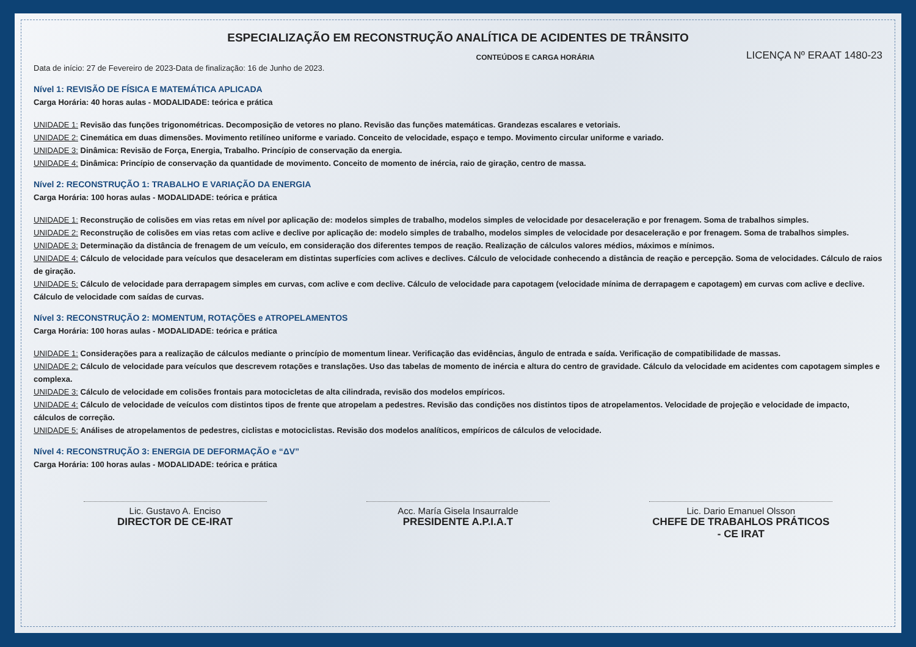ESPECIALIZAÇÃO EM RECONSTRUÇÃO ANALÍTICA DE ACIDENTES DE TRÂNSITO
Data de início: 27 de Fevereiro de 2023-Data de finalização: 16 de Junho de 2023.
CONTEÚDOS E CARGA HORÁRIA
LICENÇA Nº ERAAT 1480-23
Nível 1: REVISÃO DE FÍSICA E MATEMÁTICA APLICADA
Carga Horária: 40 horas aulas - MODALIDADE: teórica e prática
UNIDADE 1: Revisão das funções trigonométricas. Decomposição de vetores no plano. Revisão das funções matemáticas. Grandezas escalares e vetoriais.
UNIDADE 2: Cinemática em duas dimensões. Movimento retilíneo uniforme e variado. Conceito de velocidade, espaço e tempo. Movimento circular uniforme e variado.
UNIDADE 3: Dinâmica: Revisão de Força, Energia, Trabalho. Princípio de conservação da energia.
UNIDADE 4: Dinâmica: Princípio de conservação da quantidade de movimento. Conceito de momento de inércia, raio de giração, centro de massa.
Nível 2: RECONSTRUÇÃO 1: TRABALHO E VARIAÇÃO DA ENERGIA
Carga Horária: 100 horas aulas - MODALIDADE: teórica e prática
UNIDADE 1: Reconstrução de colisões em vias retas em nível por aplicação de: modelos simples de trabalho, modelos simples de velocidade por desaceleração e por frenagem. Soma de trabalhos simples.
UNIDADE 2: Reconstrução de colisões em vias retas com aclive e declive por aplicação de: modelo simples de trabalho, modelos simples de velocidade por desaceleração e por frenagem. Soma de trabalhos simples.
UNIDADE 3: Determinação da distância de frenagem de um veículo, em consideração dos diferentes tempos de reação. Realização de cálculos valores médios, máximos e mínimos.
UNIDADE 4: Cálculo de velocidade para veículos que desaceleram em distintas superfícies com aclives e declives. Cálculo de velocidade conhecendo a distância de reação e percepção. Soma de velocidades. Cálculo de raios de giração.
UNIDADE 5: Cálculo de velocidade para derrapagem simples em curvas, com aclive e com declive. Cálculo de velocidade para capotagem (velocidade mínima de derrapagem e capotagem) em curvas com aclive e declive. Cálculo de velocidade com saídas de curvas.
Nível 3: RECONSTRUÇÃO 2: MOMENTUM, ROTAÇÕES e ATROPELAMENTOS
Carga Horária: 100 horas aulas - MODALIDADE: teórica e prática
UNIDADE 1: Considerações para a realização de cálculos mediante o princípio de momentum linear. Verificação das evidências, ângulo de entrada e saída. Verificação de compatibilidade de massas.
UNIDADE 2: Cálculo de velocidade para veículos que descrevem rotações e translações. Uso das tabelas de momento de inércia e altura do centro de gravidade. Cálculo da velocidade em acidentes com capotagem simples e complexa.
UNIDADE 3: Cálculo de velocidade em colisões frontais para motocicletas de alta cilindrada, revisão dos modelos empíricos.
UNIDADE 4: Cálculo de velocidade de veículos com distintos tipos de frente que atropelam a pedestres. Revisão das condições nos distintos tipos de atropelamentos. Velocidade de projeção e velocidade de impacto, cálculos de correção.
UNIDADE 5: Análises de atropelamentos de pedestres, ciclistas e motociclistas. Revisão dos modelos analíticos, empíricos de cálculos de velocidade.
Nível 4: RECONSTRUÇÃO 3: ENERGIA DE DEFORMAÇÃO e “ΔV”
Carga Horária: 100 horas aulas - MODALIDADE: teórica e prática
Lic. Gustavo A. Enciso
DIRECTOR DE CE-IRAT
Acc. María Gisela Insaurralde
PRESIDENTE A.P.I.A.T
Lic. Dario Emanuel Olsson
CHEFE DE TRABAHLOS PRÁTICOS - CE IRAT